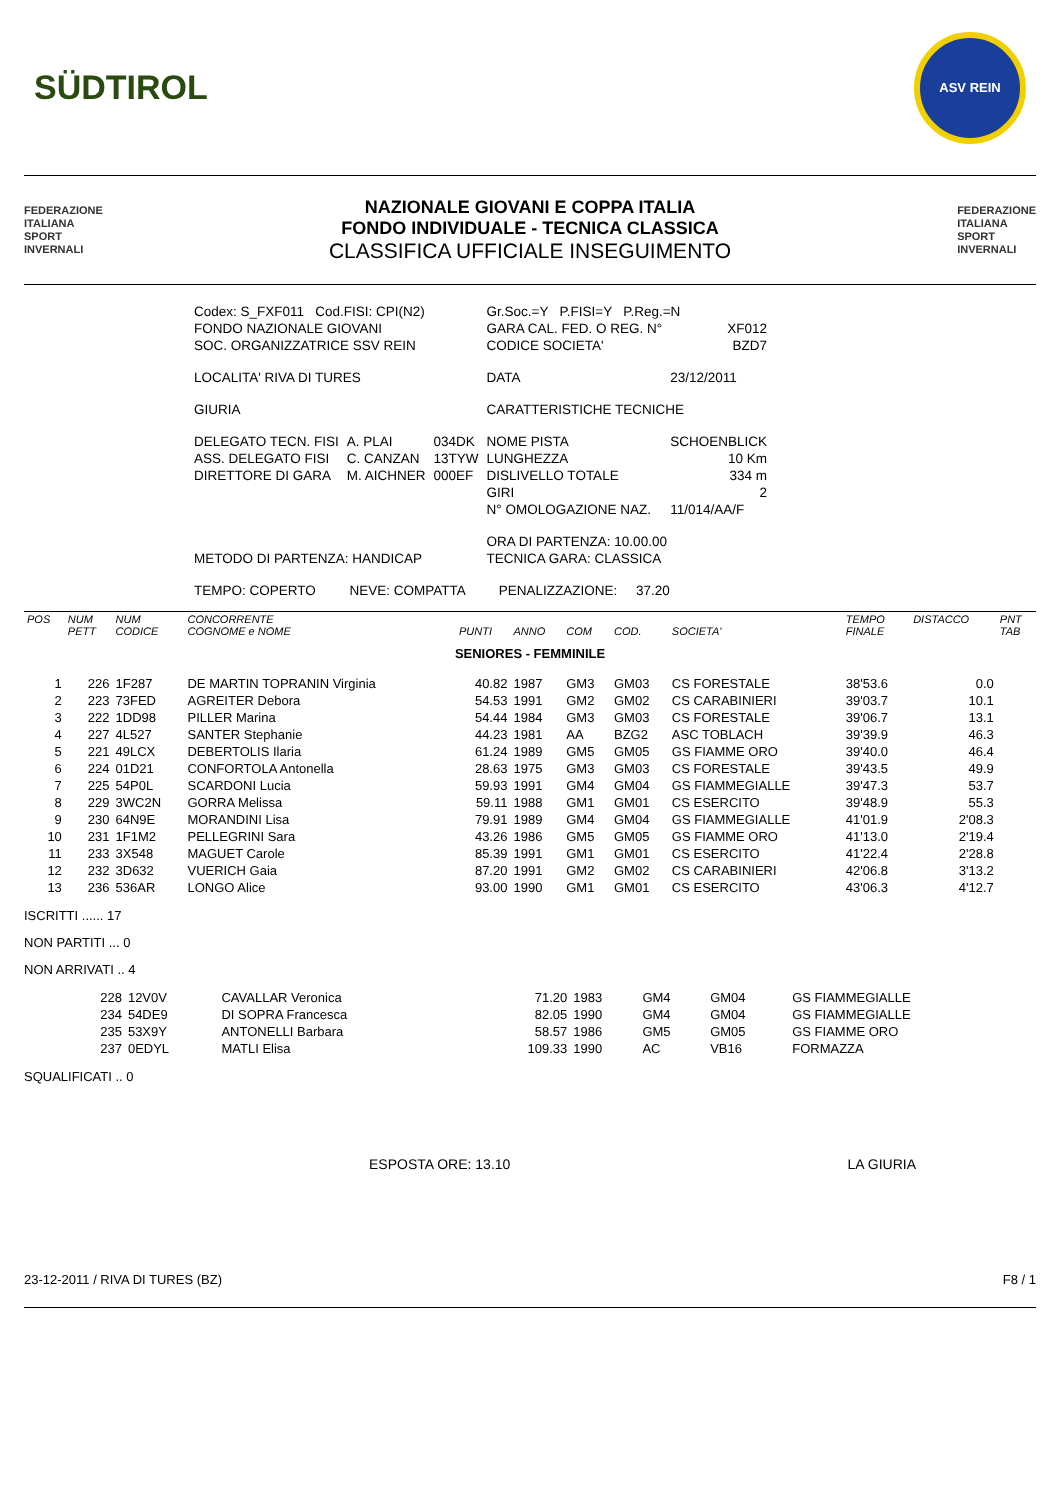SÜDTIROL
ASV REIN
FEDERAZIONE
ITALIANA
SPORT
INVERNALI
NAZIONALE GIOVANI E COPPA ITALIA
FONDO INDIVIDUALE - TECNICA CLASSICA
CLASSIFICA UFFICIALE INSEGUIMENTO
FEDERAZIONE
ITALIANA
SPORT
INVERNALI
| Codex: S_FXF011 Cod.FISI: CPI(N2) | | | Gr.Soc.=Y P.FISI=Y P.Reg.=N | |
| FONDO NAZIONALE GIOVANI | | | GARA CAL. FED. O REG. N° | XF012 |
| SOC. ORGANIZZATRICE SSV REIN | | | CODICE SOCIETA' | BZD7 |
| LOCALITA' RIVA DI TURES | | | DATA | 23/12/2011 |
| GIURIA | | | CARATTERISTICHE TECNICHE | |
| DELEGATO TECN. FISI | A. PLAI | 034DK | NOME PISTA | SCHOENBLICK |
| ASS. DELEGATO FISI | C. CANZAN | 13TYW | LUNGHEZZA | 10 Km |
| DIRETTORE DI GARA | M. AICHNER | 000EF | DISLIVELLO TOTALE | 334 m |
| | | | GIRI | 2 |
| | | | N° OMOLOGAZIONE NAZ. | 11/014/AA/F |
| | | | ORA DI PARTENZA: 10.00.00 | |
| METODO DI PARTENZA: HANDICAP | | | TECNICA GARA: CLASSICA | |
| TEMPO: COPERTO NEVE: COMPATTA PENALIZZAZIONE: 37.20 | | | | |
| POS | NUM PETT | NUM CODICE | CONCORRENTE COGNOME e NOME | PUNTI | ANNO | COM | COD. | SOCIETA' | TEMPO FINALE | DISTACCO | PNT TAB |
| --- | --- | --- | --- | --- | --- | --- | --- | --- | --- | --- | --- |
| SENIORES - FEMMINILE | | | | | | | | | | | |
| 1 | 226 | 1F287 | DE MARTIN TOPRANIN Virginia | 40.82 | 1987 | GM3 | GM03 | CS FORESTALE | 38'53.6 | 0.0 | |
| 2 | 223 | 73FED | AGREITER Debora | 54.53 | 1991 | GM2 | GM02 | CS CARABINIERI | 39'03.7 | 10.1 | |
| 3 | 222 | 1DD98 | PILLER Marina | 54.44 | 1984 | GM3 | GM03 | CS FORESTALE | 39'06.7 | 13.1 | |
| 4 | 227 | 4L527 | SANTER Stephanie | 44.23 | 1981 | AA | BZG2 | ASC TOBLACH | 39'39.9 | 46.3 | |
| 5 | 221 | 49LCX | DEBERTOLIS Ilaria | 61.24 | 1989 | GM5 | GM05 | GS FIAMME ORO | 39'40.0 | 46.4 | |
| 6 | 224 | 01D21 | CONFORTOLA Antonella | 28.63 | 1975 | GM3 | GM03 | CS FORESTALE | 39'43.5 | 49.9 | |
| 7 | 225 | 54P0L | SCARDONI Lucia | 59.93 | 1991 | GM4 | GM04 | GS FIAMMEGIALLE | 39'47.3 | 53.7 | |
| 8 | 229 | 3WC2N | GORRA Melissa | 59.11 | 1988 | GM1 | GM01 | CS ESERCITO | 39'48.9 | 55.3 | |
| 9 | 230 | 64N9E | MORANDINI Lisa | 79.91 | 1989 | GM4 | GM04 | GS FIAMMEGIALLE | 41'01.9 | 2'08.3 | |
| 10 | 231 | 1F1M2 | PELLEGRINI Sara | 43.26 | 1986 | GM5 | GM05 | GS FIAMME ORO | 41'13.0 | 2'19.4 | |
| 11 | 233 | 3X548 | MAGUET Carole | 85.39 | 1991 | GM1 | GM01 | CS ESERCITO | 41'22.4 | 2'28.8 | |
| 12 | 232 | 3D632 | VUERICH Gaia | 87.20 | 1991 | GM2 | GM02 | CS CARABINIERI | 42'06.8 | 3'13.2 | |
| 13 | 236 | 536AR | LONGO Alice | 93.00 | 1990 | GM1 | GM01 | CS ESERCITO | 43'06.3 | 4'12.7 | |
ISCRITTI ...... 17
NON PARTITI ... 0
NON ARRIVATI .. 4
| | 228 | 12V0V | CAVALLAR Veronica | 71.20 | 1983 | GM4 | GM04 | GS FIAMMEGIALLE |
| | 234 | 54DE9 | DI SOPRA Francesca | 82.05 | 1990 | GM4 | GM04 | GS FIAMMEGIALLE |
| | 235 | 53X9Y | ANTONELLI Barbara | 58.57 | 1986 | GM5 | GM05 | GS FIAMME ORO |
| | 237 | 0EDYL | MATLI Elisa | 109.33 | 1990 | AC | VB16 | FORMAZZA |
SQUALIFICATI .. 0
ESPOSTA ORE: 13.10 LA GIURIA
23-12-2011 / RIVA DI TURES (BZ) F8 / 1